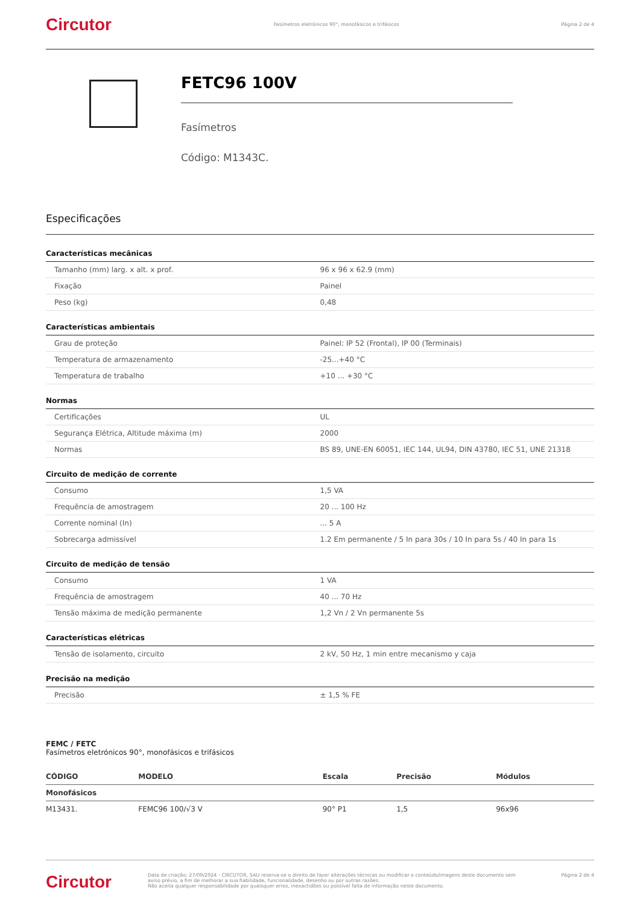Circutor Fasímetros eletrónicos 90°, monofásicos e trifásicos Página 2 de 4
FETC96 100V
Fasímetros
Código: M1343C.
Especificações
| Características mecânicas | |
| --- | --- |
| Tamanho (mm) larg. x alt. x prof. | 96 x 96 x 62.9 (mm) |
| Fixação | Painel |
| Peso (kg) | 0,48 |
| Características ambientais | |
| --- | --- |
| Grau de proteção | Painel: IP 52 (Frontal), IP 00 (Terminais) |
| Temperatura de armazenamento | -25...+40 °C |
| Temperatura de trabalho | +10 ... +30 °C |
| Normas | |
| --- | --- |
| Certificações | UL |
| Segurança Elétrica, Altitude máxima (m) | 2000 |
| Normas | BS 89, UNE-EN 60051, IEC 144, UL94, DIN 43780, IEC 51, UNE 21318 |
| Circuito de medição de corrente | |
| --- | --- |
| Consumo | 1,5 VA |
| Frequência de amostragem | 20 ... 100 Hz |
| Corrente nominal (In) | ... 5 A |
| Sobrecarga admissível | 1.2 Em permanente / 5 In para 30s / 10 In para 5s / 40 In para 1s |
| Circuito de medição de tensão | |
| --- | --- |
| Consumo | 1 VA |
| Frequência de amostragem | 40 ... 70 Hz |
| Tensão máxima de medição permanente | 1,2 Vn / 2 Vn permanente 5s |
| Características elétricas | |
| --- | --- |
| Tensão de isolamento, circuito | 2 kV, 50 Hz, 1 min entre mecanismo y caja |
| Precisão na medição | |
| --- | --- |
| Precisão | ± 1,5 % FE |
FEMC / FETC
Fasímetros eletrónicos 90°, monofásicos e trifásicos
| CÓDIGO | MODELO | Escala | Precisão | Módulos |
| --- | --- | --- | --- | --- |
| Monofásicos | | | | |
| M13431. | FEMC96 100/√3 V | 90° P1 | 1,5 | 96x96 |
Circutor Data de criação: 27/09/2024 - CIRCUTOR, SAU reserva-se o direito de fazer alterações técnicas ou modificar o conteúdo/imagens deste documento sem aviso prévio, a fim de melhorar a sua fiabilidade, funcionalidade, desenho ou por outras razões.
Não aceita qualquer responsabilidade por quaisquer erros, inexactidões ou possível falta de informação neste documento. Página 2 de 4